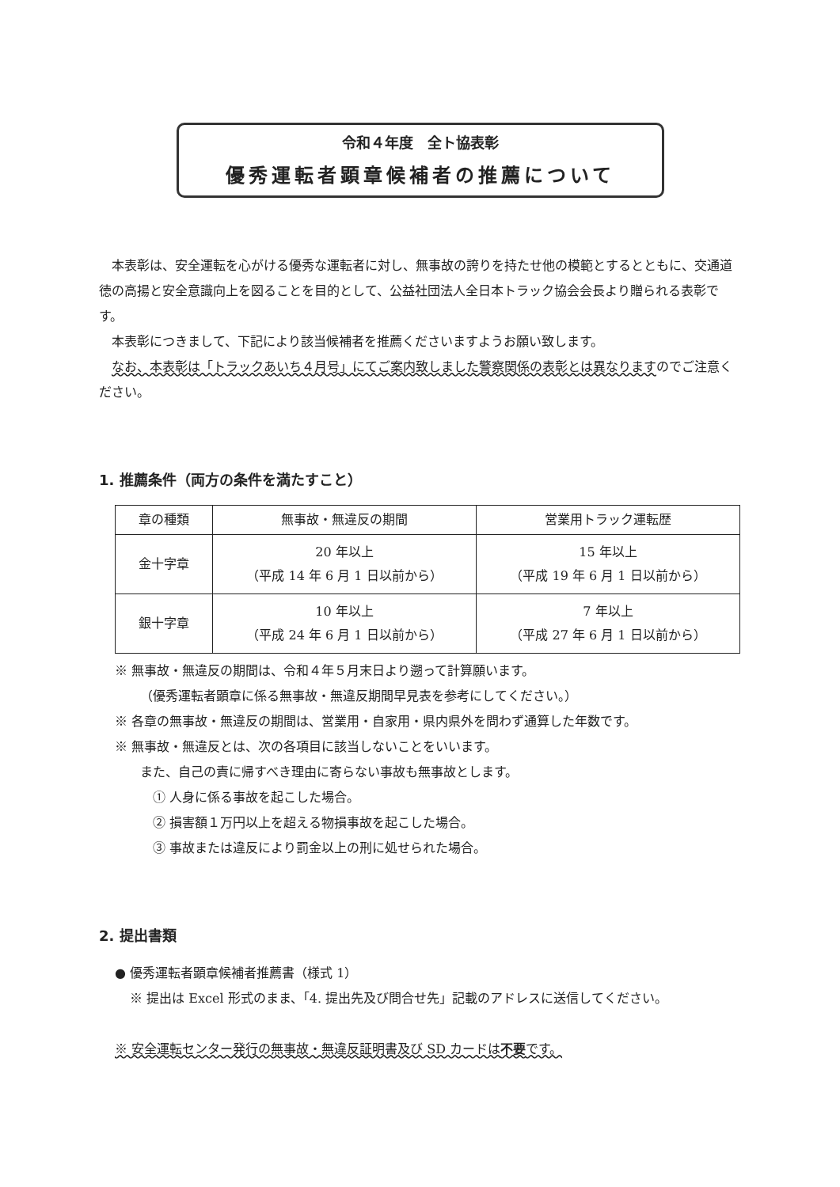令和４年度　全ト協表彰
優秀運転者顕章候補者の推薦について
本表彰は、安全運転を心がける優秀な運転者に対し、無事故の誇りを持たせ他の模範とするとともに、交通道徳の高揚と安全意識向上を図ることを目的として、公益社団法人全日本トラック協会会長より贈られる表彰です。
本表彰につきまして、下記により該当候補者を推薦くださいますようお願い致します。
なお、本表彰は「トラックあいち４月号」にてご案内致しました警察関係の表彰とは異なりますのでご注意ください。
1. 推薦条件（両方の条件を満たすこと）
| 章の種類 | 無事故・無違反の期間 | 営業用トラック運転歴 |
| --- | --- | --- |
| 金十字章 | 20 年以上 （平成 14 年 6 月 1 日以前から） | 15 年以上 （平成 19 年 6 月 1 日以前から） |
| 銀十字章 | 10 年以上 （平成 24 年 6 月 1 日以前から） | 7 年以上 （平成 27 年 6 月 1 日以前から） |
※ 無事故・無違反の期間は、令和４年５月末日より遡って計算願います。
（優秀運転者顕章に係る無事故・無違反期間早見表を参考にしてください。）
※ 各章の無事故・無違反の期間は、営業用・自家用・県内県外を問わず通算した年数です。
※ 無事故・無違反とは、次の各項目に該当しないことをいいます。
また、自己の責に帰すべき理由に寄らない事故も無事故とします。
① 人身に係る事故を起こした場合。
② 損害額１万円以上を超える物損事故を起こした場合。
③ 事故または違反により罰金以上の刑に処せられた場合。
2. 提出書類
● 優秀運転者顕章候補者推薦書（様式 1）
※ 提出は Excel 形式のまま、「4. 提出先及び問合せ先」記載のアドレスに送信してください。
※ 安全運転センター発行の無事故・無違反証明書及び SD カードは不要です。